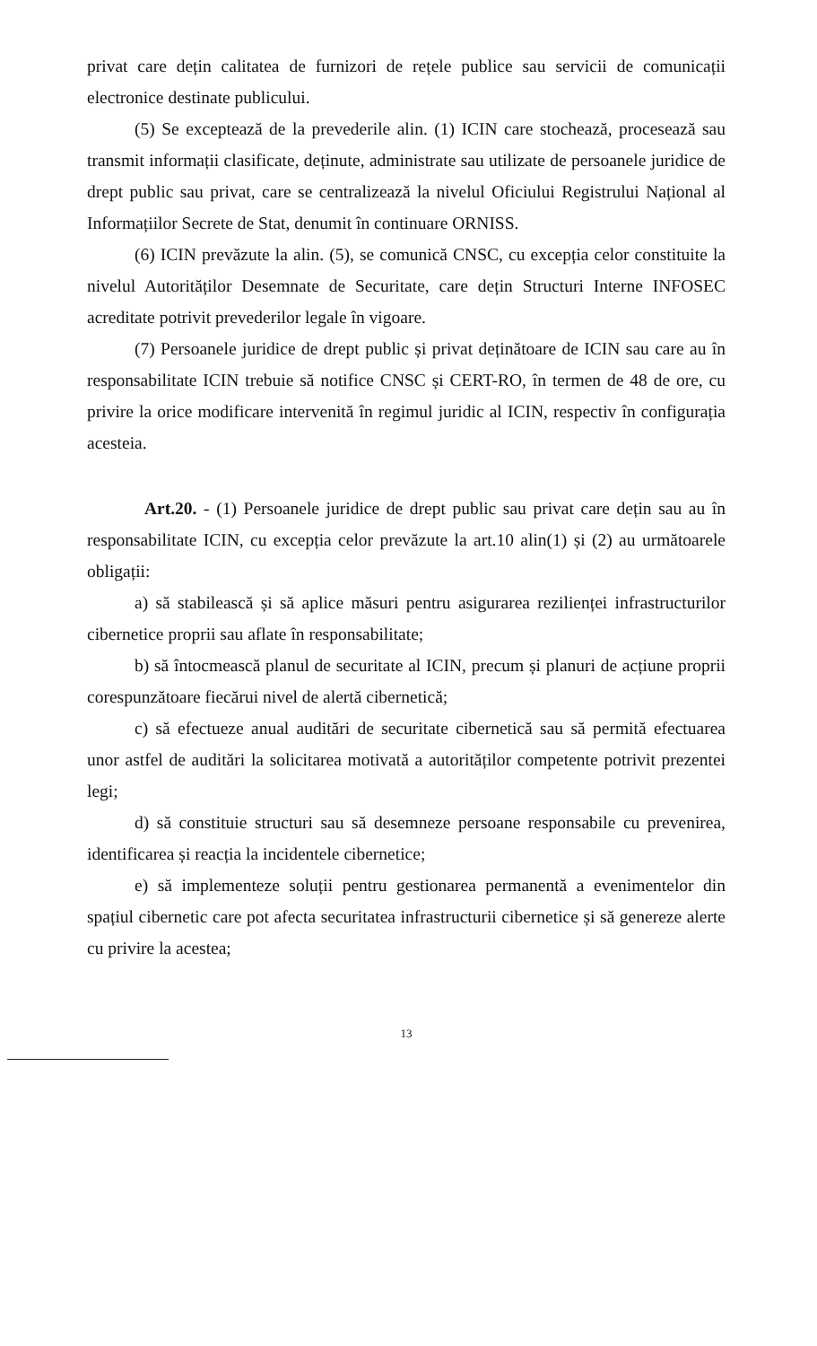privat care dețin calitatea de furnizori de rețele publice sau servicii de comunicații electronice destinate publicului.
(5) Se exceptează de la prevederile alin. (1) ICIN care stochează, procesează sau transmit informații clasificate, deținute, administrate sau utilizate de persoanele juridice de drept public sau privat, care se centralizează la nivelul Oficiului Registrului Național al Informațiilor Secrete de Stat, denumit în continuare ORNISS.
(6) ICIN prevăzute la alin. (5), se comunică CNSC, cu excepția celor constituite la nivelul Autorităților Desemnate de Securitate, care dețin Structuri Interne INFOSEC acreditate potrivit prevederilor legale în vigoare.
(7) Persoanele juridice de drept public și privat deținătoare de ICIN sau care au în responsabilitate ICIN trebuie să notifice CNSC și CERT-RO, în termen de 48 de ore, cu privire la orice modificare intervenită în regimul juridic al ICIN, respectiv în configurația acesteia.
Art.20. - (1) Persoanele juridice de drept public sau privat care dețin sau au în responsabilitate ICIN, cu excepția celor prevăzute la art.10 alin(1) și (2) au următoarele obligații:
a) să stabilească și să aplice măsuri pentru asigurarea rezilienței infrastructurilor cibernetice proprii sau aflate în responsabilitate;
b) să întocmească planul de securitate al ICIN, precum și planuri de acțiune proprii corespunzătoare fiecărui nivel de alertă cibernetică;
c) să efectueze anual auditări de securitate cibernetică sau să permită efectuarea unor astfel de auditări la solicitarea motivată a autorităților competente potrivit prezentei legi;
d) să constituie structuri sau să desemneze persoane responsabile cu prevenirea, identificarea și reacția la incidentele cibernetice;
e) să implementeze soluții pentru gestionarea permanentă a evenimentelor din spațiul cibernetic care pot afecta securitatea infrastructurii cibernetice și să genereze alerte cu privire la acestea;
13